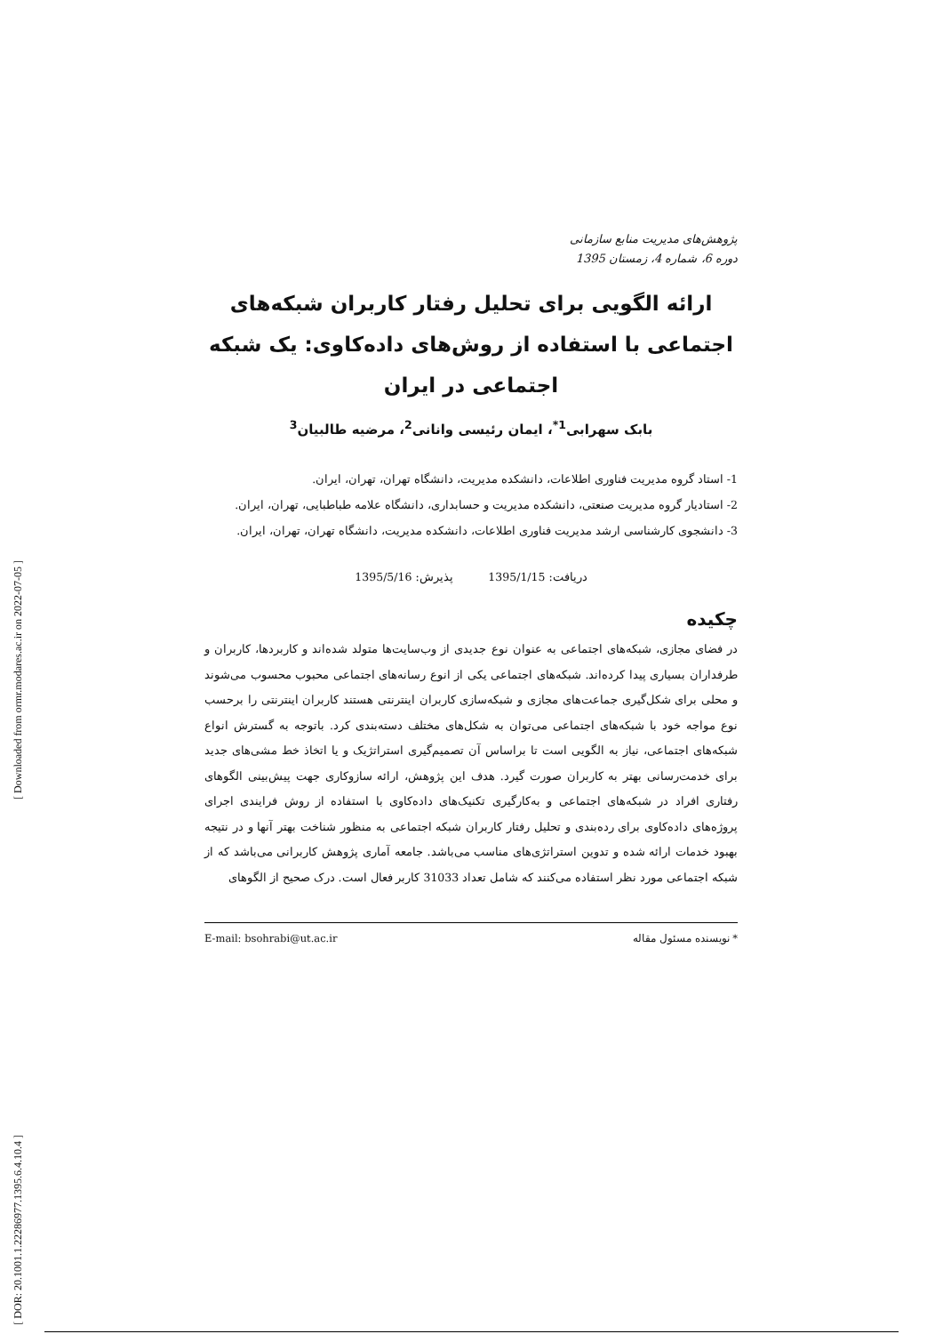پژوهش‌های مدیریت منابع سازمانی
دوره 6، شماره 4، زمستان 1395
ارائه الگویی برای تحلیل رفتار کاربران شبکه‌های اجتماعی با استفاده از روش‌های داده‌کاوی: یک شبکه اجتماعی در ایران
بابک سهرابی<sup>1*</sup>، ایمان رئیسی وانانی<sup>2</sup>، مرضیه طالبیان<sup>3</sup>
1- استاد گروه مدیریت فناوری اطلاعات، دانشکده مدیریت، دانشگاه تهران، تهران، ایران.
2- استادیار گروه مدیریت صنعتی، دانشکده مدیریت و حسابداری، دانشگاه علامه طباطبایی، تهران، ایران.
3- دانشجوی کارشناسی ارشد مدیریت فناوری اطلاعات، دانشکده مدیریت، دانشگاه تهران، تهران، ایران.
دریافت: 1395/1/15 پذیرش: 1395/5/16
چکیده
در فضای مجازی، شبکه‌های اجتماعی به عنوان نوع جدیدی از وب‌سایت‌ها متولد شده‌اند و کاربردها، کاربران و طرفداران بسیاری پیدا کرده‌اند. شبکه‌های اجتماعی یکی از انوع رسانه‌های اجتماعی محبوب محسوب می‌شوند و محلی برای شکل‌گیری جماعت‌های مجازی و شبکه‌سازی کاربران اینترنتی هستند کاربران اینترنتی را برحسب نوع مواجه خود با شبکه‌های اجتماعی می‌توان به شکل‌های مختلف دسته‌بندی کرد. باتوجه به گسترش انواع شبکه‌های اجتماعی، نیاز به الگویی است تا براساس آن تصمیم‌گیری استراتژیک و یا اتخاذ خط مشی‌های جدید برای خدمت‌رسانی بهتر به کاربران صورت گیرد. هدف این پژوهش، ارائه سازوکاری جهت پیش‌بینی الگوهای رفتاری افراد در شبکه‌های اجتماعی و به‌کارگیری تکنیک‌های داده‌کاوی با استفاده از روش فرایندی اجرای پروژه‌های داده‌کاوی برای رده‌بندی و تحلیل رفتار کاربران شبکه اجتماعی به منظور شناخت بهتر آنها و در نتیجه بهبود خدمات ارائه شده و تدوین استراتژی‌های مناسب می‌باشد. جامعه آماری پژوهش کاربرانی می‌باشد که از شبکه اجتماعی مورد نظر استفاده می‌کنند که شامل تعداد 31033 کاربر فعال است. درک صحیح از الگوهای
* نویسنده مسئول مقاله E-mail: bsohrabi@ut.ac.ir
[ Downloaded from ormr.modares.ac.ir on 2022-07-05 ]
[ DOR: 20.1001.1.22286977.1395.6.4.10.4 ]